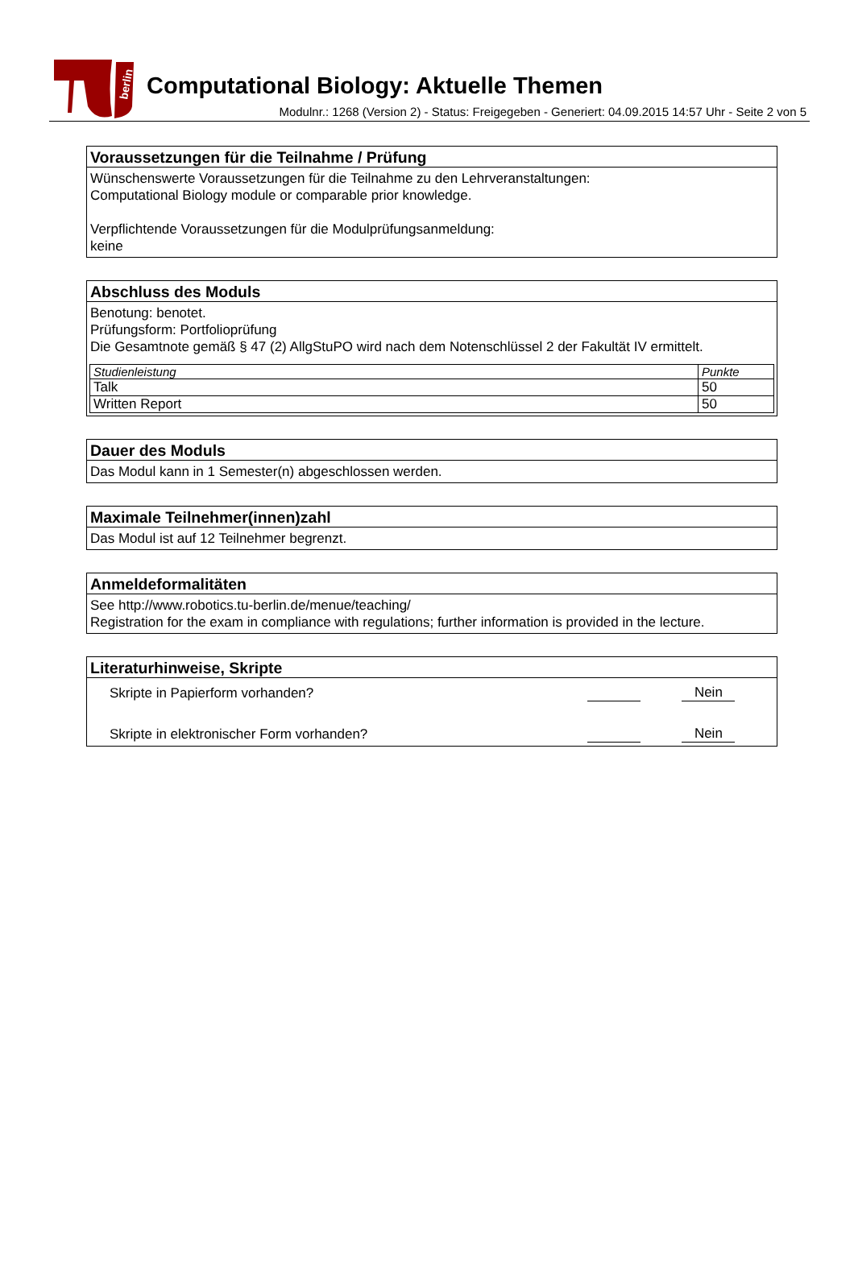berlin
Computational Biology: Aktuelle Themen
Modulnr.: 1268 (Version 2) - Status: Freigegeben - Generiert: 04.09.2015 14:57 Uhr - Seite 2 von 5
Voraussetzungen für die Teilnahme / Prüfung
Wünschenswerte Voraussetzungen für die Teilnahme zu den Lehrveranstaltungen:
Computational Biology module or comparable prior knowledge.
Verpflichtende Voraussetzungen für die Modulprüfungsanmeldung:
keine
Abschluss des Moduls
Benotung: benotet.
Prüfungsform: Portfolioprüfung
Die Gesamtnote gemäß § 47 (2) AllgStuPO wird nach dem Notenschlüssel 2 der Fakultät IV ermittelt.
| Studienleistung | Punkte |
| --- | --- |
| Talk | 50 |
| Written Report | 50 |
Dauer des Moduls
Das Modul kann in 1 Semester(n) abgeschlossen werden.
Maximale Teilnehmer(innen)zahl
Das Modul ist auf 12 Teilnehmer begrenzt.
Anmeldeformalitäten
See http://www.robotics.tu-berlin.de/menue/teaching/
Registration for the exam in compliance with regulations; further information is provided in the lecture.
Literaturhinweise, Skripte
| Skripte in Papierform vorhanden? | | Nein |
| Skripte in elektronischer Form vorhanden? | | Nein |